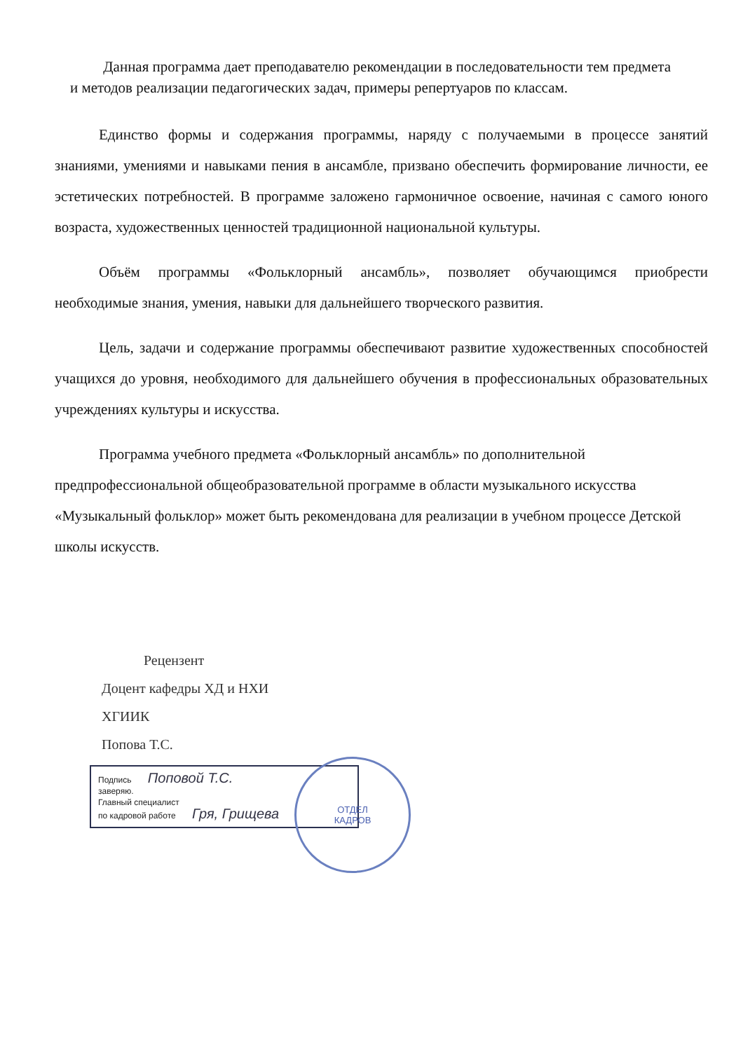Данная программа дает преподавателю рекомендации в последовательности тем предмета и методов реализации педагогических задач, примеры репертуаров по классам.
Единство формы и содержания программы, наряду с получаемыми в процессе занятий знаниями, умениями и навыками пения в ансамбле, призвано обеспечить формирование личности, ее эстетических потребностей. В программе заложено гармоничное освоение, начиная с самого юного возраста, художественных ценностей традиционной национальной культуры.
Объём программы «Фольклорный ансамбль», позволяет обучающимся приобрести необходимые знания, умения, навыки для дальнейшего творческого развития.
Цель, задачи и содержание программы обеспечивают развитие художественных способностей учащихся до уровня, необходимого для дальнейшего обучения в профессиональных образовательных учреждениях культуры и искусства.
Программа учебного предмета «Фольклорный ансамбль» по дополнительной предпрофессиональной общеобразовательной программе в области музыкального искусства «Музыкальный фольклор» может быть рекомендована для реализации в учебном процессе Детской школы искусств.
Рецензент
Доцент кафедры ХД и НХИ
ХГИИК
Попова Т.С.
Подпись Поповой Т.С.
заверяю.
Главный специалист
по кадровой работе Гря, Грищева
ОТДЕЛ
КАДРОВ